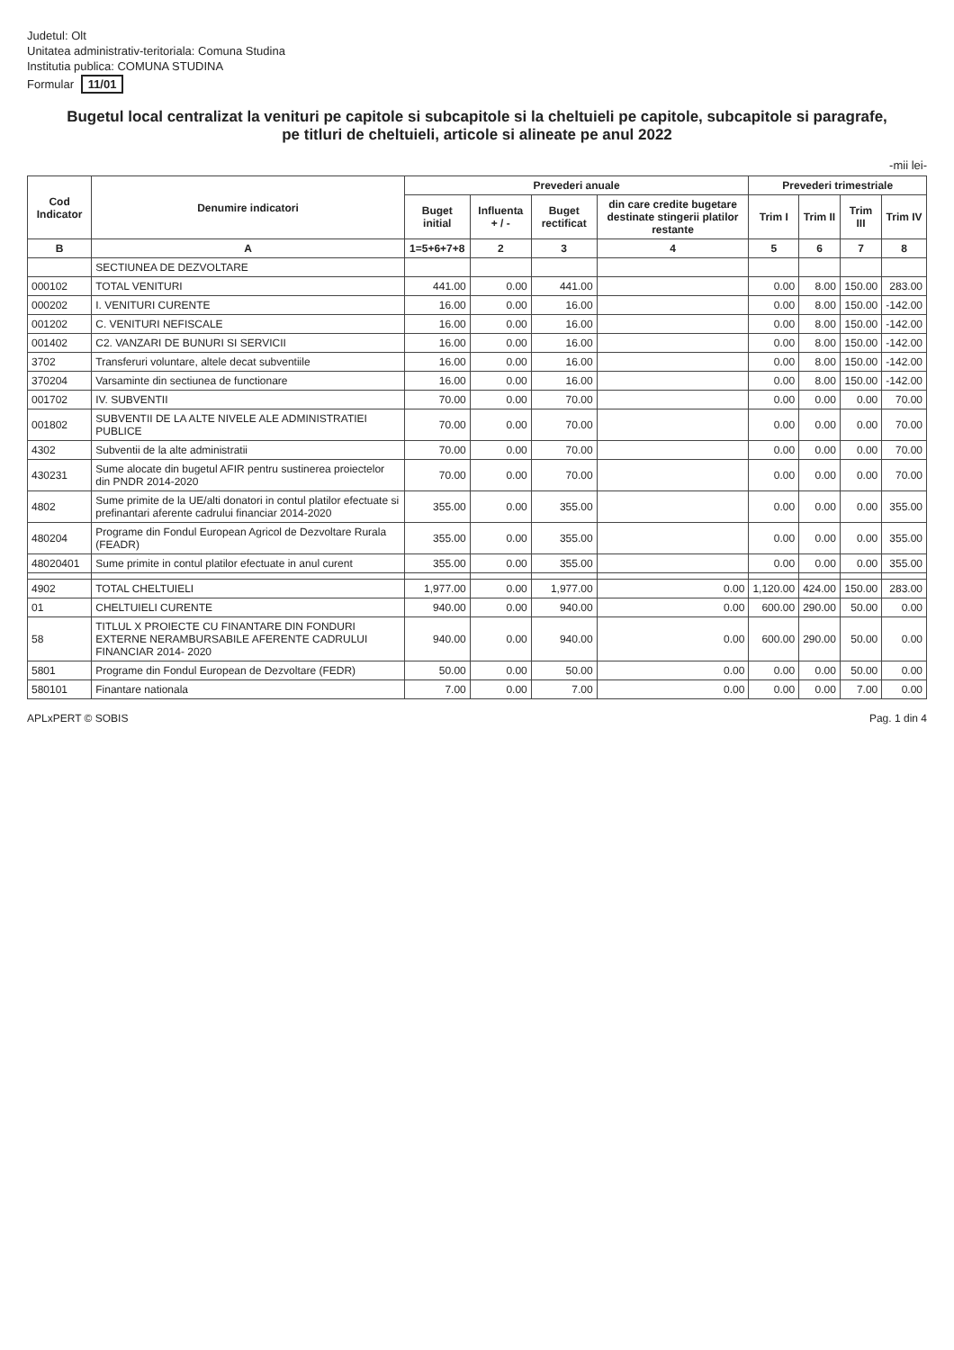Judetul: Olt
Unitatea administrativ-teritoriala: Comuna Studina
Institutia publica: COMUNA STUDINA
Formular 11/01
Bugetul local centralizat la venituri pe capitole si subcapitole si la cheltuieli pe capitole, subcapitole si paragrafe, pe titluri de cheltuieli, articole si alineate pe anul 2022
-mii lei-
| Cod Indicator | Denumire indicatori | Prevederi anuale | | | | Prevederi trimestriale | | | |
| --- | --- | --- | --- | --- | --- | --- | --- | --- | --- |
| | | Buget initial | Influenta + / - | Buget rectificat | din care credite bugetare destinate stingerii platilor restante | Trim I | Trim II | Trim III | Trim IV |
| B | A | 1=5+6+7+8 | 2 | 3 | 4 | 5 | 6 | 7 | 8 |
| | SECTIUNEA DE DEZVOLTARE | | | | | | | | |
| 000102 | TOTAL VENITURI | 441.00 | 0.00 | 441.00 | | 0.00 | 8.00 | 150.00 | 283.00 |
| 000202 | I. VENITURI CURENTE | 16.00 | 0.00 | 16.00 | | 0.00 | 8.00 | 150.00 | -142.00 |
| 001202 | C. VENITURI NEFISCALE | 16.00 | 0.00 | 16.00 | | 0.00 | 8.00 | 150.00 | -142.00 |
| 001402 | C2. VANZARI DE BUNURI SI SERVICII | 16.00 | 0.00 | 16.00 | | 0.00 | 8.00 | 150.00 | -142.00 |
| 3702 | Transferuri voluntare, altele decat subventiile | 16.00 | 0.00 | 16.00 | | 0.00 | 8.00 | 150.00 | -142.00 |
| 370204 | Varsaminte din sectiunea de functionare | 16.00 | 0.00 | 16.00 | | 0.00 | 8.00 | 150.00 | -142.00 |
| 001702 | IV. SUBVENTII | 70.00 | 0.00 | 70.00 | | 0.00 | 0.00 | 0.00 | 70.00 |
| 001802 | SUBVENTII DE LA ALTE NIVELE ALE ADMINISTRATIEI PUBLICE | 70.00 | 0.00 | 70.00 | | 0.00 | 0.00 | 0.00 | 70.00 |
| 4302 | Subventii de la alte administratii | 70.00 | 0.00 | 70.00 | | 0.00 | 0.00 | 0.00 | 70.00 |
| 430231 | Sume alocate din bugetul AFIR pentru sustinerea proiectelor din PNDR 2014-2020 | 70.00 | 0.00 | 70.00 | | 0.00 | 0.00 | 0.00 | 70.00 |
| 4802 | Sume primite de la UE/alti donatori in contul platilor efectuate si prefinantari aferente cadrului financiar 2014-2020 | 355.00 | 0.00 | 355.00 | | 0.00 | 0.00 | 0.00 | 355.00 |
| 480204 | Programe din Fondul European Agricol de Dezvoltare Rurala (FEADR) | 355.00 | 0.00 | 355.00 | | 0.00 | 0.00 | 0.00 | 355.00 |
| 48020401 | Sume primite in contul platilor efectuate in anul curent | 355.00 | 0.00 | 355.00 | | 0.00 | 0.00 | 0.00 | 355.00 |
| 4902 | TOTAL CHELTUIELI | 1,977.00 | 0.00 | 1,977.00 | 0.00 | 1,120.00 | 424.00 | 150.00 | 283.00 |
| 01 | CHELTUIELI CURENTE | 940.00 | 0.00 | 940.00 | 0.00 | 600.00 | 290.00 | 50.00 | 0.00 |
| 58 | TITLUL X PROIECTE CU FINANTARE DIN FONDURI EXTERNE NERAMBURSABILE AFERENTE CADRULUI FINANCIAR 2014- 2020 | 940.00 | 0.00 | 940.00 | 0.00 | 600.00 | 290.00 | 50.00 | 0.00 |
| 5801 | Programe din Fondul European de Dezvoltare (FEDR) | 50.00 | 0.00 | 50.00 | 0.00 | 0.00 | 0.00 | 50.00 | 0.00 |
| 580101 | Finantare nationala | 7.00 | 0.00 | 7.00 | 0.00 | 0.00 | 0.00 | 7.00 | 0.00 |
APLxPERT © SOBIS Pag. 1 din 4